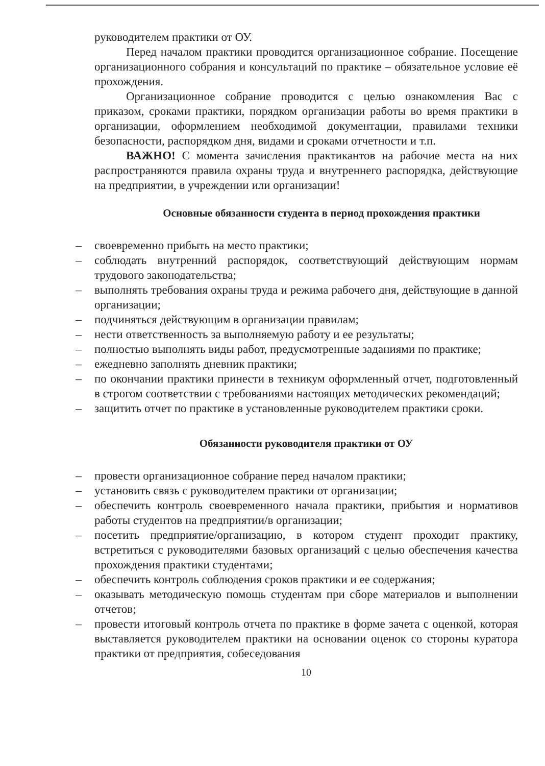руководителем практики от ОУ.
Перед началом практики проводится организационное собрание. Посещение организационного собрания и консультаций по практике – обязательное условие её прохождения.
Организационное собрание проводится с целью ознакомления Вас с приказом, сроками практики, порядком организации работы во время практики в организации, оформлением необходимой документации, правилами техники безопасности, распорядком дня, видами и сроками отчетности и т.п.
ВАЖНО! С момента зачисления практикантов на рабочие места на них распространяются правила охраны труда и внутреннего распорядка, действующие на предприятии, в учреждении или организации!
Основные обязанности студента в период прохождения практики
– своевременно прибыть на место практики;
– соблюдать внутренний распорядок, соответствующий действующим нормам трудового законодательства;
– выполнять требования охраны труда и режима рабочего дня, действующие в данной организации;
– подчиняться действующим в организации правилам;
– нести ответственность за выполняемую работу и ее результаты;
– полностью выполнять виды работ, предусмотренные заданиями по практике;
– ежедневно заполнять дневник практики;
– по окончании практики принести в техникум оформленный отчет, подготовленный в строгом соответствии с требованиями настоящих методических рекомендаций;
– защитить отчет по практике в установленные руководителем практики сроки.
Обязанности руководителя практики от ОУ
– провести организационное собрание перед началом практики;
– установить связь с руководителем практики от организации;
– обеспечить контроль своевременного начала практики, прибытия и нормативов работы студентов на предприятии/в организации;
– посетить предприятие/организацию, в котором студент проходит практику, встретиться с руководителями базовых организаций с целью обеспечения качества прохождения практики студентами;
– обеспечить контроль соблюдения сроков практики и ее содержания;
– оказывать методическую помощь студентам при сборе материалов и выполнении отчетов;
– провести итоговый контроль отчета по практике в форме зачета с оценкой, которая выставляется руководителем практики на основании оценок со стороны куратора практики от предприятия, собеседования
10